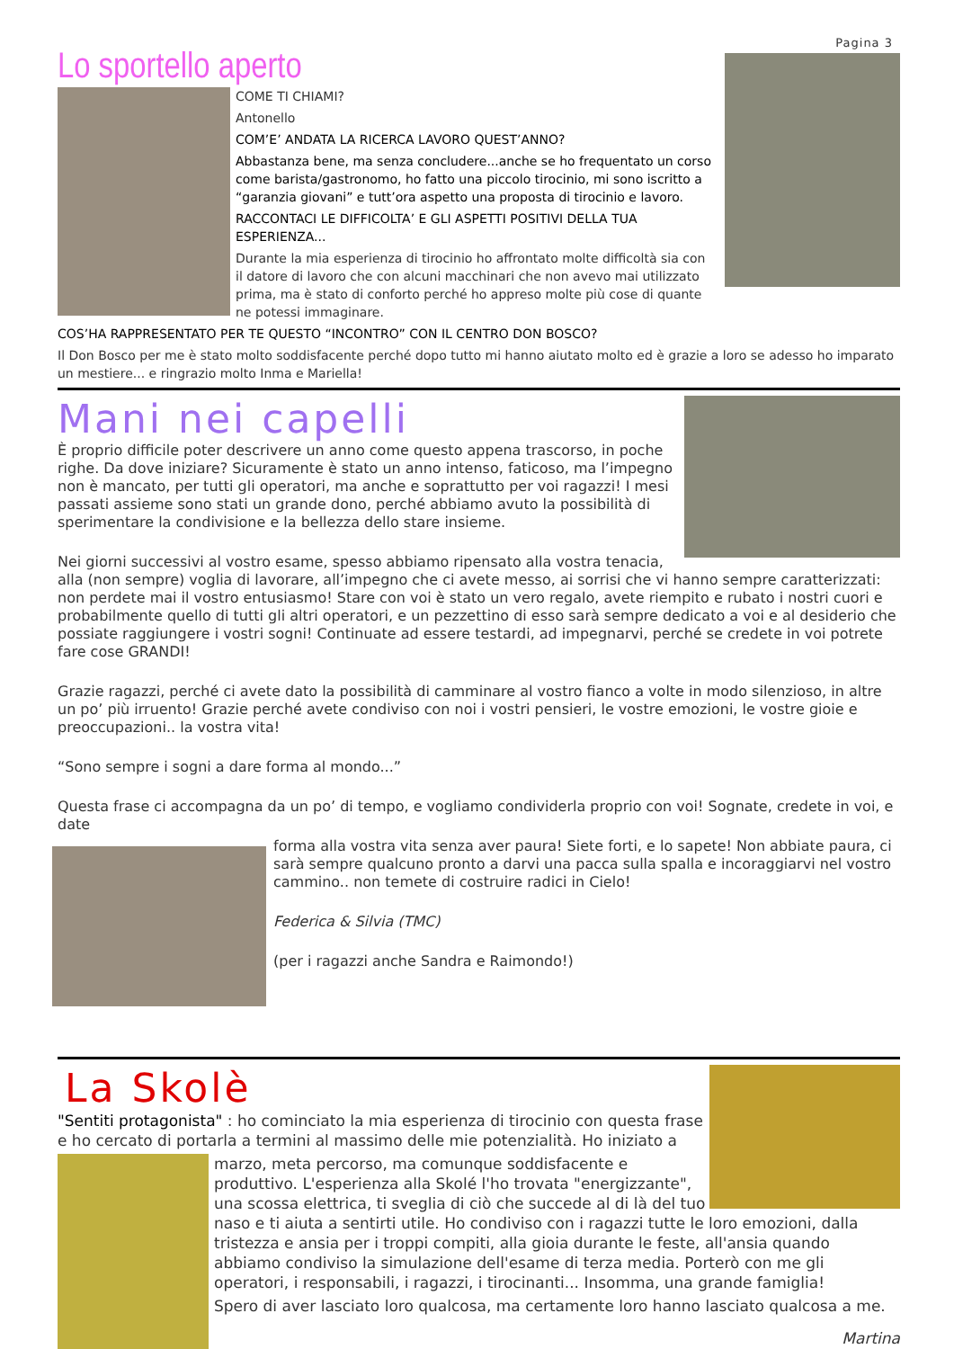Pagina 3
Lo sportello aperto
COME TI CHIAMI?
Antonello
COM’E’ ANDATA LA RICERCA LAVORO QUEST’ANNO?
Abbastanza bene, ma senza concludere...anche se ho frequentato un corso come barista/gastronomo, ho fatto una piccolo tirocinio, mi sono iscritto a “garanzia giovani” e tutt’ora aspetto una proposta di tirocinio e lavoro.
RACCONTACI LE DIFFICOLTA’ E GLI ASPETTI POSITIVI DELLA TUA ESPERIENZA...
Durante la mia esperienza di tirocinio ho affrontato molte difficoltà sia con il datore di lavoro che con alcuni macchinari che non avevo mai utilizzato prima, ma è stato di conforto perché ho appreso molte più cose di quante ne potessi immaginare.
COS’HA RAPPRESENTATO PER TE QUESTO “INCONTRO” CON IL CENTRO DON BOSCO?
Il Don Bosco per me è stato molto soddisfacente perché dopo tutto mi hanno aiutato molto ed è grazie a loro se adesso ho imparato un mestiere... e ringrazio molto Inma e Mariella!
Mani nei capelli
È proprio difficile poter descrivere un anno come questo appena trascorso, in poche righe. Da dove iniziare? Sicuramente è stato un anno intenso, faticoso, ma l’impegno non è mancato, per tutti gli operatori, ma anche e soprattutto per voi ragazzi! I mesi passati assieme sono stati un grande dono, perché abbiamo avuto la possibilità di sperimentare la condivisione e la bellezza dello stare insieme.
Nei giorni successivi al vostro esame, spesso abbiamo ripensato alla vostra tenacia, alla (non sempre) voglia di lavorare, all’impegno che ci avete messo, ai sorrisi che vi hanno sempre caratterizzati: non perdete mai il vostro entusiasmo! Stare con voi è stato un vero regalo, avete riempito e rubato i nostri cuori e probabilmente quello di tutti gli altri operatori, e un pezzettino di esso sarà sempre dedicato a voi e al desiderio che possiate raggiungere i vostri sogni! Continuate ad essere testardi, ad impegnarvi, perché se credete in voi potrete fare cose GRANDI!
Grazie ragazzi, perché ci avete dato la possibilità di camminare al vostro fianco a volte in modo silenzioso, in altre un po’ più irruento! Grazie perché avete condiviso con noi i vostri pensieri, le vostre emozioni, le vostre gioie e preoccupazioni.. la vostra vita!
“Sono sempre i sogni a dare forma al mondo...”
Questa frase ci accompagna da un po’ di tempo, e vogliamo condividerla proprio con voi! Sognate, credete in voi, e date
forma alla vostra vita senza aver paura! Siete forti, e lo sapete! Non abbiate paura, ci sarà sempre qualcuno pronto a darvi una pacca sulla spalla e incoraggiarvi nel vostro cammino.. non temete di costruire radici in Cielo!
Federica & Silvia (TMC)
(per i ragazzi anche Sandra e Raimondo!)
La Skolè
"Sentiti protagonista" : ho cominciato la mia esperienza di tirocinio con questa frase e ho cercato di portarla a termini al massimo delle mie potenzialità. Ho iniziato a
marzo, meta percorso, ma comunque soddisfacente e produttivo. L'esperienza alla Skolé l'ho trovata "energizzante", una scossa elettrica, ti sveglia di ciò che succede al di là del tuo naso e ti aiuta a sentirti utile. Ho condiviso con i ragazzi tutte le loro emozioni, dalla tristezza e ansia per i troppi compiti, alla gioia durante le feste, all'ansia quando abbiamo condiviso la simulazione dell'esame di terza media. Porterò con me gli operatori, i responsabili, i ragazzi, i tirocinanti... Insomma, una grande famiglia!
Spero di aver lasciato loro qualcosa, ma certamente loro hanno lasciato qualcosa a me.
Martina